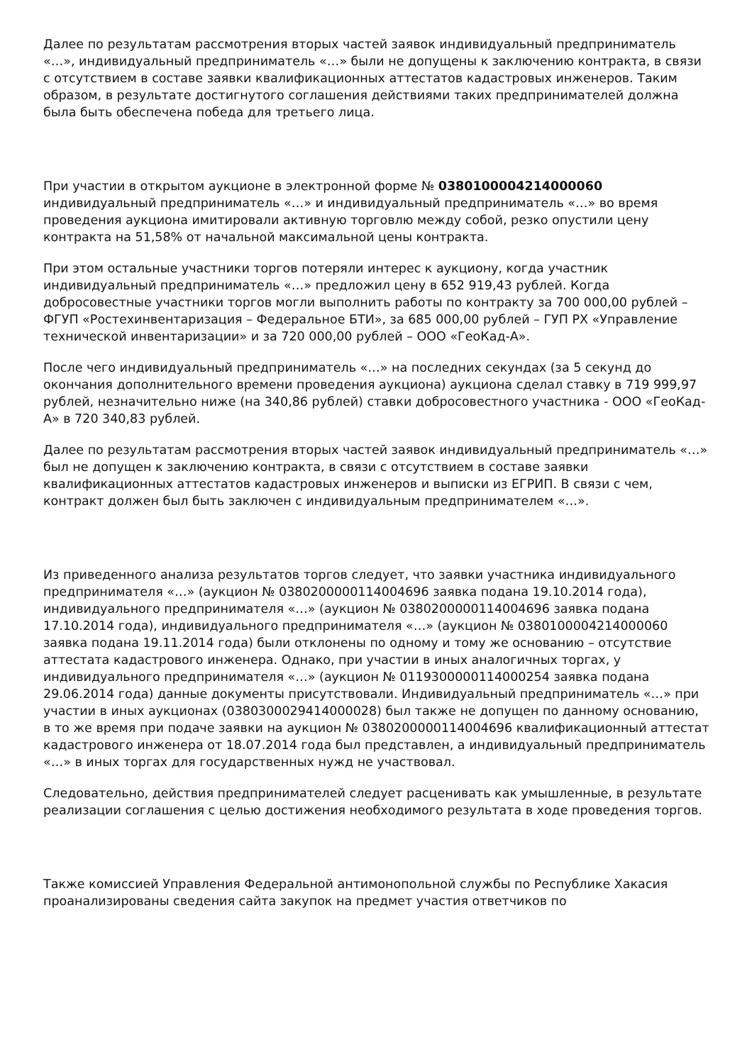Далее по результатам рассмотрения вторых частей заявок индивидуальный предприниматель «…», индивидуальный предприниматель «…» были не допущены к заключению контракта, в связи с отсутствием в составе заявки квалификационных аттестатов кадастровых инженеров. Таким образом, в результате достигнутого соглашения действиями таких предпринимателей должна была быть обеспечена победа для третьего лица.
При участии в открытом аукционе в электронной форме № 0380100004214000060 индивидуальный предприниматель «…» и индивидуальный предприниматель «…» во время проведения аукциона имитировали активную торговлю между собой, резко опустили цену контракта на 51,58% от начальной максимальной цены контракта.
При этом остальные участники торгов потеряли интерес к аукциону, когда участник индивидуальный предприниматель «…» предложил цену в 652 919,43 рублей. Когда добросовестные участники торгов могли выполнить работы по контракту за 700 000,00 рублей – ФГУП «Ростехинвентаризация – Федеральное БТИ», за 685 000,00 рублей – ГУП РХ «Управление технической инвентаризации» и за 720 000,00 рублей – ООО «ГеоКад-А».
После чего индивидуальный предприниматель «…» на последних секундах (за 5 секунд до окончания дополнительного времени проведения аукциона) аукциона сделал ставку в 719 999,97 рублей, незначительно ниже (на 340,86 рублей) ставки добросовестного участника - ООО «ГеоКад-А» в 720 340,83 рублей.
Далее по результатам рассмотрения вторых частей заявок индивидуальный предприниматель «…» был не допущен к заключению контракта, в связи с отсутствием в составе заявки квалификационных аттестатов кадастровых инженеров и выписки из ЕГРИП. В связи с чем, контракт должен был быть заключен с индивидуальным предпринимателем «…».
Из приведенного анализа результатов торгов следует, что заявки участника индивидуального предпринимателя «…» (аукцион № 0380200000114004696 заявка подана 19.10.2014 года), индивидуального предпринимателя «…» (аукцион № 0380200000114004696 заявка подана 17.10.2014 года), индивидуального предпринимателя «…» (аукцион № 0380100004214000060 заявка подана 19.11.2014 года) были отклонены по одному и тому же основанию – отсутствие аттестата кадастрового инженера. Однако, при участии в иных аналогичных торгах, у индивидуального предпринимателя «…» (аукцион № 0119300000114000254 заявка подана 29.06.2014 года) данные документы присутствовали. Индивидуальный предприниматель «…» при участии в иных аукционах (0380300029414000028) был также не допущен по данному основанию, в то же время при подаче заявки на аукцион № 0380200000114004696 квалификационный аттестат кадастрового инженера от 18.07.2014 года был представлен, а индивидуальный предприниматель «…» в иных торгах для государственных нужд не участвовал.
Следовательно, действия предпринимателей следует расценивать как умышленные, в результате реализации соглашения с целью достижения необходимого результата в ходе проведения торгов.
Также комиссией Управления Федеральной антимонопольной службы по Республике Хакасия проанализированы сведения сайта закупок на предмет участия ответчиков по